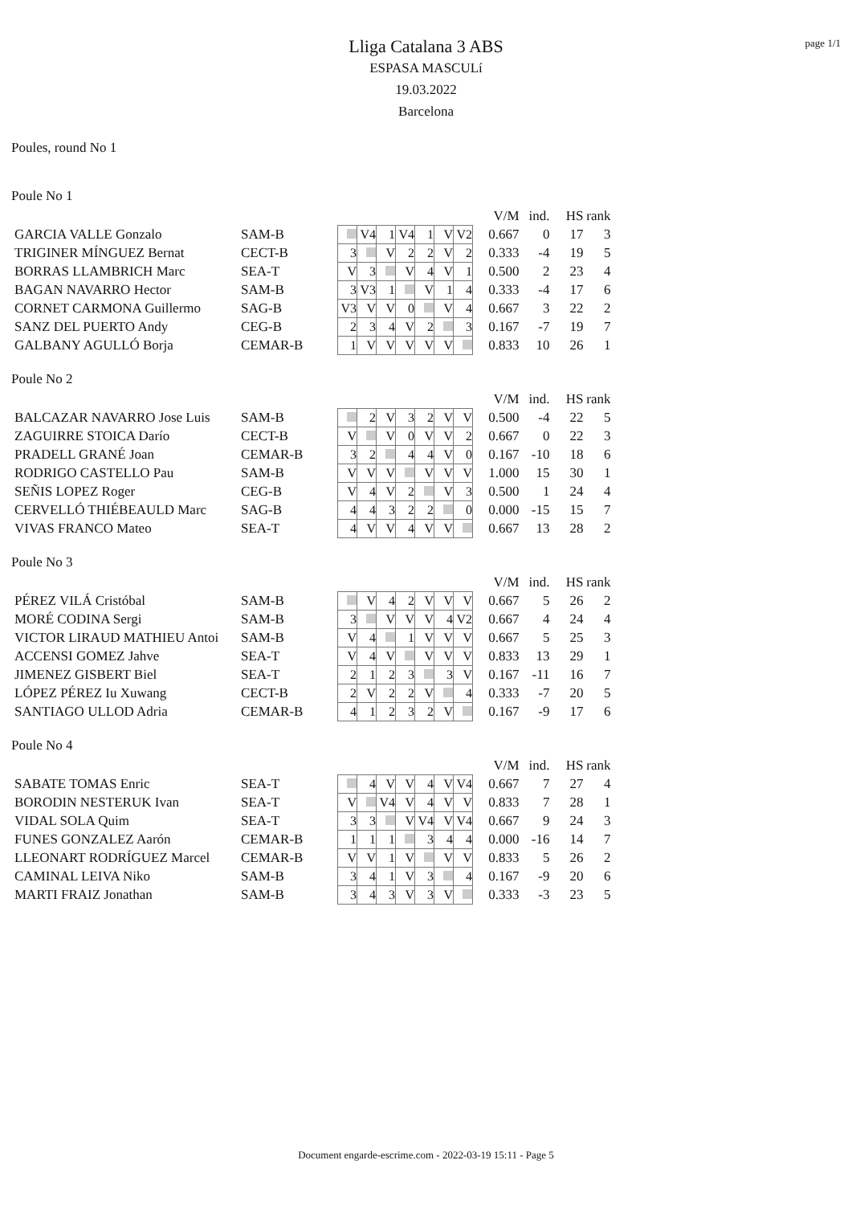page 1/1
Lliga Catalana 3 ABS
ESPASA MASCULí
19.03.2022
Barcelona
Poules, round No 1
Poule No 1
| | | | | | | | | | V/M | ind. | HS | rank |
| GARCIA VALLE Gonzalo | SAM-B | | V4 | 1 | V4 | 1 | V | V2 | 0.667 | 0 | 17 | 3 |
| TRIGINER MÍNGUEZ Bernat | CECT-B | 3 | | V | 2 | 2 | V | 2 | 0.333 | -4 | 19 | 5 |
| BORRAS LLAMBRICH Marc | SEA-T | V | 3 | | V | 4 | V | 1 | 0.500 | 2 | 23 | 4 |
| BAGAN NAVARRO Hector | SAM-B | 3 | V3 | 1 | | V | 1 | 4 | 0.333 | -4 | 17 | 6 |
| CORNET CARMONA Guillermo | SAG-B | V3 | V | V | 0 | | V | 4 | 0.667 | 3 | 22 | 2 |
| SANZ DEL PUERTO Andy | CEG-B | 2 | 3 | 4 | V | 2 | | 3 | 0.167 | -7 | 19 | 7 |
| GALBANY AGULLÓ Borja | CEMAR-B | 1 | V | V | V | V | V | | 0.833 | 10 | 26 | 1 |
Poule No 2
| | | | | | | | | | V/M | ind. | HS | rank |
| BALCAZAR NAVARRO Jose Luis | SAM-B | | 2 | V | 3 | 2 | V | V | 0.500 | -4 | 22 | 5 |
| ZAGUIRRE STOICA Darío | CECT-B | V | | V | 0 | V | V | 2 | 0.667 | 0 | 22 | 3 |
| PRADELL GRANÉ Joan | CEMAR-B | 3 | 2 | | 4 | 4 | V | 0 | 0.167 | -10 | 18 | 6 |
| RODRIGO CASTELLO Pau | SAM-B | V | V | V | | V | V | V | 1.000 | 15 | 30 | 1 |
| SEÑIS LOPEZ Roger | CEG-B | V | 4 | V | 2 | | V | 3 | 0.500 | 1 | 24 | 4 |
| CERVELLÓ THIÉBEAULD Marc | SAG-B | 4 | 4 | 3 | 2 | 2 | | 0 | 0.000 | -15 | 15 | 7 |
| VIVAS FRANCO Mateo | SEA-T | 4 | V | V | 4 | V | V | | 0.667 | 13 | 28 | 2 |
Poule No 3
| | | | | | | | | | V/M | ind. | HS | rank |
| PÉREZ VILÁ Cristóbal | SAM-B | | V | 4 | 2 | V | V | V | 0.667 | 5 | 26 | 2 |
| MORÉ CODINA Sergi | SAM-B | 3 | | V | V | V | 4 | V2 | 0.667 | 4 | 24 | 4 |
| VICTOR LIRAUD MATHIEU Antoi | SAM-B | V | 4 | | 1 | V | V | V | 0.667 | 5 | 25 | 3 |
| ACCENSI GOMEZ Jahve | SEA-T | V | 4 | V | | V | V | V | 0.833 | 13 | 29 | 1 |
| JIMENEZ GISBERT Biel | SEA-T | 2 | 1 | 2 | 3 | | 3 | V | 0.167 | -11 | 16 | 7 |
| LÓPEZ PÉREZ Iu Xuwang | CECT-B | 2 | V | 2 | 2 | V | | 4 | 0.333 | -7 | 20 | 5 |
| SANTIAGO ULLOD Adria | CEMAR-B | 4 | 1 | 2 | 3 | 2 | V | | 0.167 | -9 | 17 | 6 |
Poule No 4
| | | | | | | | | | V/M | ind. | HS | rank |
| SABATE TOMAS Enric | SEA-T | | 4 | V | V | 4 | V | V4 | 0.667 | 7 | 27 | 4 |
| BORODIN NESTERUK Ivan | SEA-T | V | | V4 | V | 4 | V | V | 0.833 | 7 | 28 | 1 |
| VIDAL SOLA Quim | SEA-T | 3 | 3 | | V | V4 | V | V4 | 0.667 | 9 | 24 | 3 |
| FUNES GONZALEZ Aarón | CEMAR-B | 1 | 1 | 1 | | 3 | 4 | 4 | 0.000 | -16 | 14 | 7 |
| LLEONART RODRÍGUEZ Marcel | CEMAR-B | V | V | 1 | V | | V | V | 0.833 | 5 | 26 | 2 |
| CAMINAL LEIVA Niko | SAM-B | 3 | 4 | 1 | V | 3 | | 4 | 0.167 | -9 | 20 | 6 |
| MARTI FRAIZ Jonathan | SAM-B | 3 | 4 | 3 | V | 3 | V | | 0.333 | -3 | 23 | 5 |
Document engarde-escrime.com - 2022-03-19 15:11 - Page 5